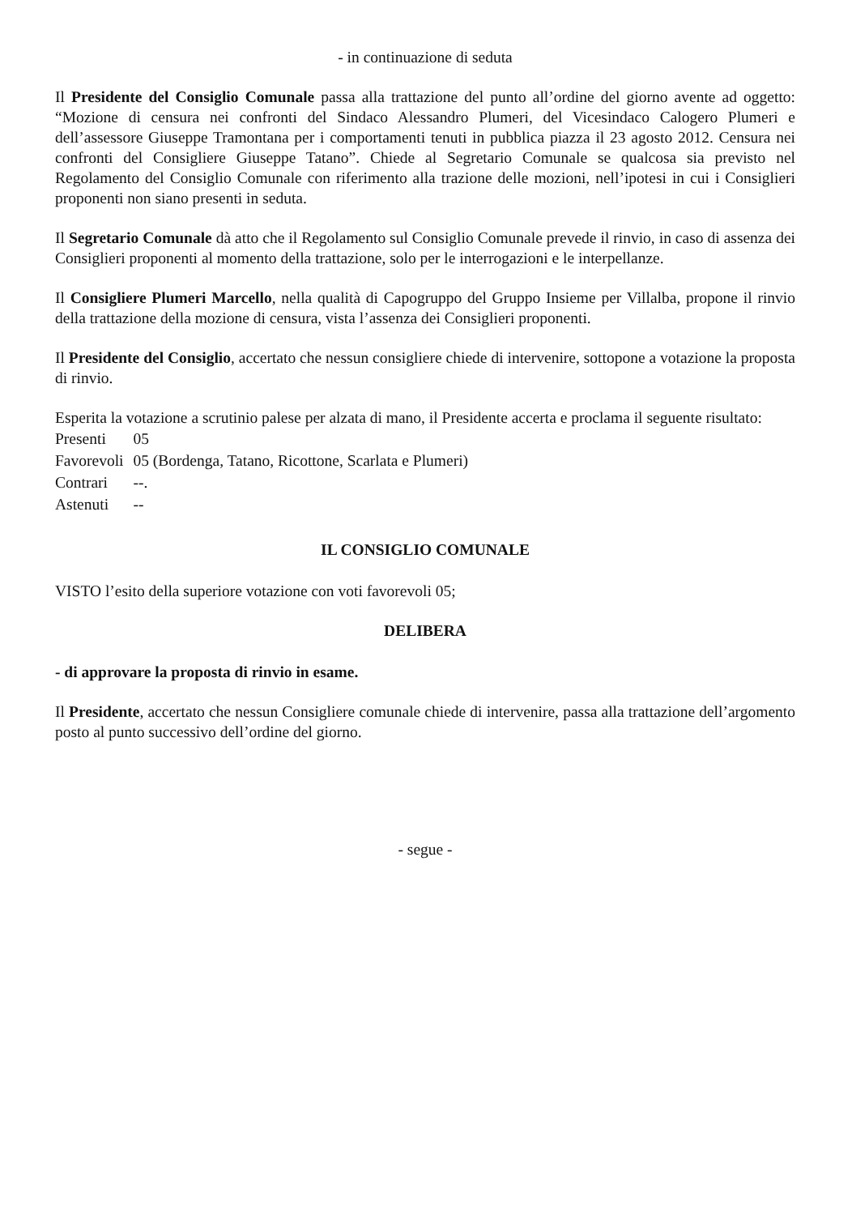- in continuazione di seduta
Il Presidente del Consiglio Comunale passa alla trattazione del punto all’ordine del giorno avente ad oggetto: “Mozione di censura nei confronti del Sindaco Alessandro Plumeri, del Vicesindaco Calogero Plumeri e dell’assessore Giuseppe Tramontana per i comportamenti tenuti in pubblica piazza il 23 agosto 2012. Censura nei confronti del Consigliere Giuseppe Tatano”. Chiede al Segretario Comunale se qualcosa sia previsto nel Regolamento del Consiglio Comunale con riferimento alla trazione delle mozioni, nell’ipotesi in cui i Consiglieri proponenti non siano presenti in seduta.
Il Segretario Comunale dà atto che il Regolamento sul Consiglio Comunale prevede il rinvio, in caso di assenza dei Consiglieri proponenti al momento della trattazione, solo per le interrogazioni e le interpellanze.
Il Consigliere Plumeri Marcello, nella qualità di Capogruppo del Gruppo Insieme per Villalba, propone il rinvio della trattazione della mozione di censura, vista l’assenza dei Consiglieri proponenti.
Il Presidente del Consiglio, accertato che nessun consigliere chiede di intervenire, sottopone a votazione la proposta di rinvio.
Esperita la votazione a scrutinio palese per alzata di mano, il Presidente accerta e proclama il seguente risultato:
| Presenti | 05 |
| Favorevoli | 05 (Bordenga, Tatano, Ricottone, Scarlata e Plumeri) |
| Contrari | --. |
| Astenuti | -- |
IL CONSIGLIO COMUNALE
VISTO l’esito della superiore votazione con voti favorevoli 05;
DELIBERA
- di approvare la proposta di rinvio in esame.
Il Presidente, accertato che nessun Consigliere comunale chiede di intervenire, passa alla trattazione dell’argomento posto al punto successivo dell’ordine del giorno.
- segue -